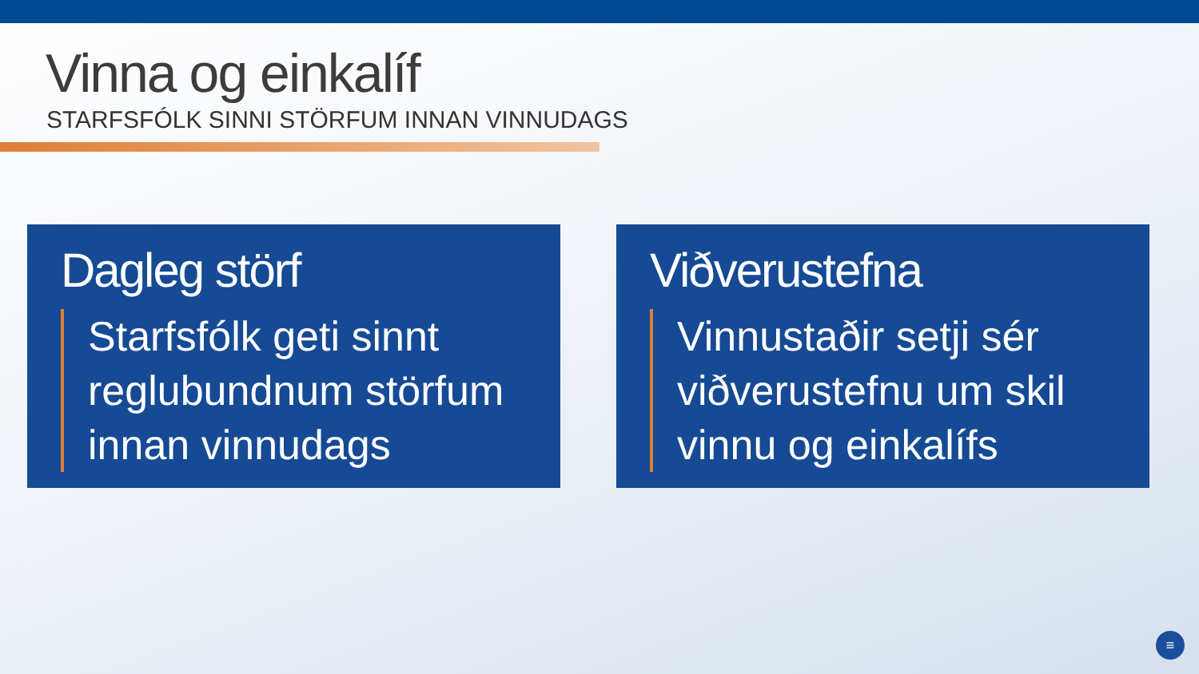Vinna og einkalíf
STARFSFÓLK SINNI STÖRFUM INNAN VINNUDAGS
Dagleg störf
Starfsfólk geti sinnt reglubundnum störfum innan vinnudags
Viðverustefna
Vinnustaðir setji sér viðverustefnu um skil vinnu og einkalífs
≡